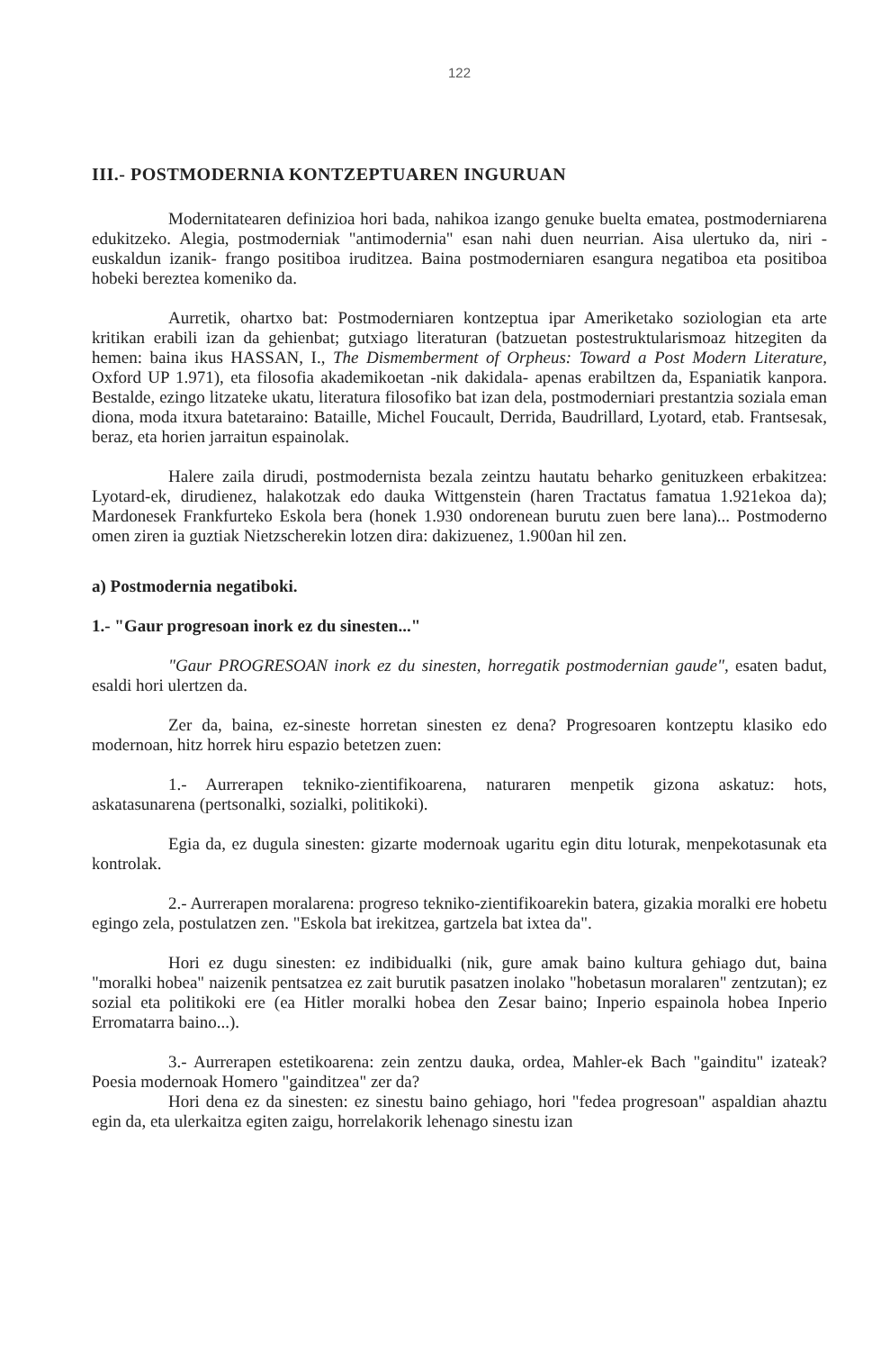122
III.- POSTMODERNIA KONTZEPTUAREN INGURUAN
Modernitatearen definizioa hori bada, nahikoa izango genuke buelta ematea, postmoderniarena edukitzeko. Alegia, postmoderniak "antimodernia" esan nahi duen neurrian. Aisa ulertuko da, niri -euskaldun izanik- frango positiboa iruditzea. Baina postmoderniaren esangura negatiboa eta positiboa hobeki bereztea komeniko da.
Aurretik, ohartxo bat: Postmoderniaren kontzeptua ipar Ameriketako soziologian eta arte kritikan erabili izan da gehienbat; gutxiago literaturan (batzuetan postestruktularismoaz hitzegiten da hemen: baina ikus HASSAN, I., The Dismemberment of Orpheus: Toward a Post Modern Literature, Oxford UP 1.971), eta filosofia akademikoetan -nik dakidala- apenas erabiltzen da, Espaniatik kanpora. Bestalde, ezingo litzateke ukatu, literatura filosofiko bat izan dela, postmoderniari prestantzia soziala eman diona, moda itxura batetaraino: Bataille, Michel Foucault, Derrida, Baudrillard, Lyotard, etab. Frantsesak, beraz, eta horien jarraitun espainolak.
Halere zaila dirudi, postmodernista bezala zeintzu hautatu beharko genituzkeen erbakitzea: Lyotard-ek, dirudienez, halakotzak edo dauka Wittgenstein (haren Tractatus famatua 1.921ekoa da); Mardonesek Frankfurteko Eskola bera (honek 1.930 ondorenean burutu zuen bere lana)... Postmoderno omen ziren ia guztiak Nietzscherekin lotzen dira: dakizuenez, 1.900an hil zen.
a) Postmodernia negatiboki.
1.- "Gaur progresoan inork ez du sinesten..."
"Gaur PROGRESOAN inork ez du sinesten, horregatik postmodernian gaude", esaten badut, esaldi hori ulertzen da.
Zer da, baina, ez-sineste horretan sinesten ez dena? Progresoaren kontzeptu klasiko edo modernoan, hitz horrek hiru espazio betetzen zuen:
1.- Aurrerapen tekniko-zientifikoarena, naturaren menpetik gizona askatuz: hots, askatasunarena (pertsonalki, sozialki, politikoki).
Egia da, ez dugula sinesten: gizarte modernoak ugaritu egin ditu loturak, menpekotasunak eta kontrolak.
2.- Aurrerapen moralarena: progreso tekniko-zientifikoarekin batera, gizakia moralki ere hobetu egingo zela, postulatzen zen. "Eskola bat irekitzea, gartzela bat ixtea da".
Hori ez dugu sinesten: ez indibidualki (nik, gure amak baino kultura gehiago dut, baina "moralki hobea" naizenik pentsatzea ez zait burutik pasatzen inolako "hobetasun moralaren" zentzutan); ez sozial eta politikoki ere (ea Hitler moralki hobea den Zesar baino; Inperio espainola hobea Inperio Erromatarra baino...).
3.- Aurrerapen estetikoarena: zein zentzu dauka, ordea, Mahler-ek Bach "gainditu" izateak? Poesia modernoak Homero "gainditzea" zer da?
Hori dena ez da sinesten: ez sinestu baino gehiago, hori "fedea progresoan" aspaldian ahaztu egin da, eta ulerkaitza egiten zaigu, horrelakorik lehenago sinestu izan